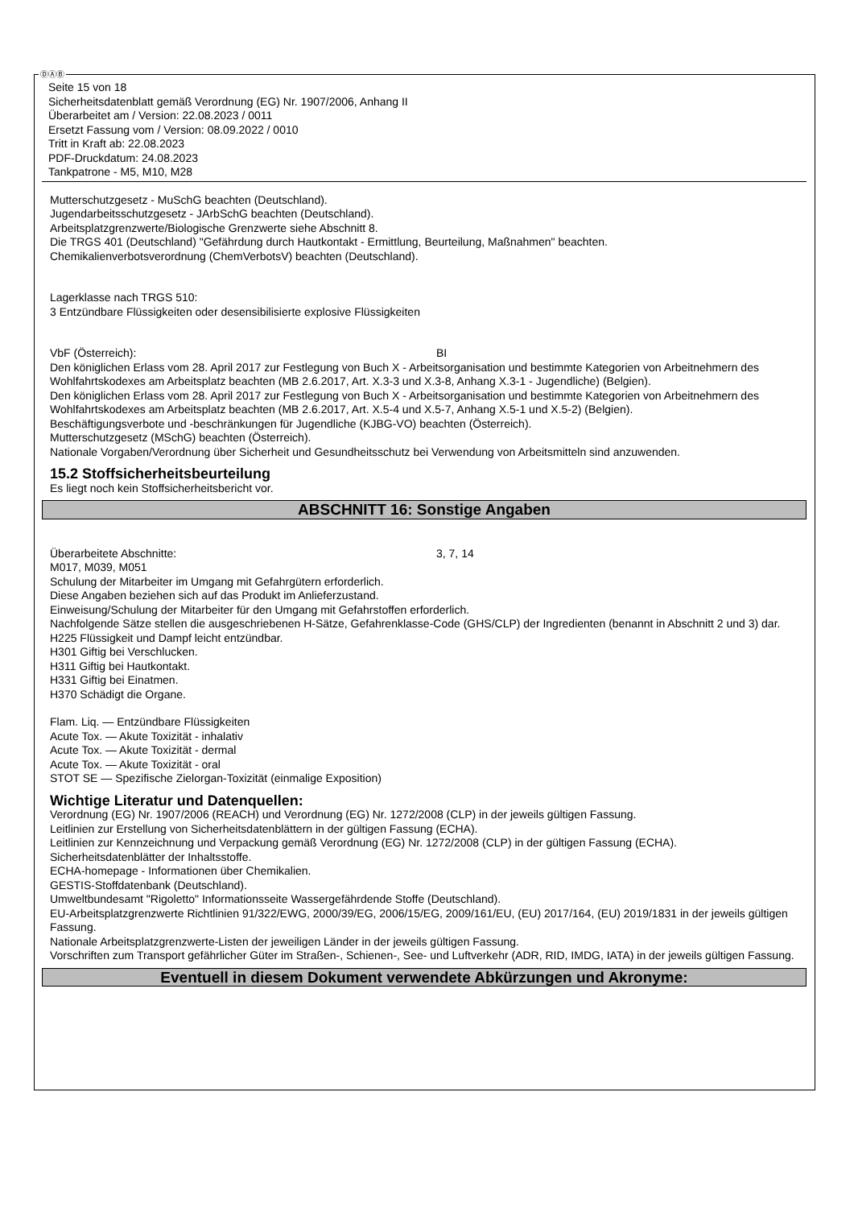ⒹⒶⒷ
Seite 15 von 18
Sicherheitsdatenblatt gemäß Verordnung (EG) Nr. 1907/2006, Anhang II
Überarbeitet am / Version: 22.08.2023 / 0011
Ersetzt Fassung vom / Version: 08.09.2022 / 0010
Tritt in Kraft ab: 22.08.2023
PDF-Druckdatum: 24.08.2023
Tankpatrone - M5, M10, M28
Mutterschutzgesetz - MuSchG beachten (Deutschland).
Jugendarbeitsschutzgesetz - JArbSchG beachten (Deutschland).
Arbeitsplatzgrenzwerte/Biologische Grenzwerte siehe Abschnitt 8.
Die TRGS 401 (Deutschland) "Gefährdung durch Hautkontakt - Ermittlung, Beurteilung, Maßnahmen" beachten.
Chemikalienverbotsverordnung (ChemVerbotsV) beachten (Deutschland).
Lagerklasse nach TRGS 510:
3 Entzündbare Flüssigkeiten oder desensibilisierte explosive Flüssigkeiten
VbF (Österreich): BI
Den königlichen Erlass vom 28. April 2017 zur Festlegung von Buch X - Arbeitsorganisation und bestimmte Kategorien von Arbeitnehmern des Wohlfahrtskodexes am Arbeitsplatz beachten (MB 2.6.2017, Art. X.3-3 und X.3-8, Anhang X.3-1 - Jugendliche) (Belgien).
Den königlichen Erlass vom 28. April 2017 zur Festlegung von Buch X - Arbeitsorganisation und bestimmte Kategorien von Arbeitnehmern des Wohlfahrtskodexes am Arbeitsplatz beachten (MB 2.6.2017, Art. X.5-4 und X.5-7, Anhang X.5-1 und X.5-2) (Belgien).
Beschäftigungsverbote und -beschränkungen für Jugendliche (KJBG-VO) beachten (Österreich).
Mutterschutzgesetz (MSchG) beachten (Österreich).
Nationale Vorgaben/Verordnung über Sicherheit und Gesundheitsschutz bei Verwendung von Arbeitsmitteln sind anzuwenden.
15.2 Stoffsicherheitsbeurteilung
Es liegt noch kein Stoffsicherheitsbericht vor.
ABSCHNITT 16: Sonstige Angaben
Überarbeitete Abschnitte: 3, 7, 14
M017, M039, M051
Schulung der Mitarbeiter im Umgang mit Gefahrgütern erforderlich.
Diese Angaben beziehen sich auf das Produkt im Anlieferzustand.
Einweisung/Schulung der Mitarbeiter für den Umgang mit Gefahrstoffen erforderlich.
Nachfolgende Sätze stellen die ausgeschriebenen H-Sätze, Gefahrenklasse-Code (GHS/CLP) der Ingredienten (benannt in Abschnitt 2 und 3) dar.
H225 Flüssigkeit und Dampf leicht entzündbar.
H301 Giftig bei Verschlucken.
H311 Giftig bei Hautkontakt.
H331 Giftig bei Einatmen.
H370 Schädigt die Organe.
Flam. Liq. — Entzündbare Flüssigkeiten
Acute Tox. — Akute Toxizität - inhalativ
Acute Tox. — Akute Toxizität - dermal
Acute Tox. — Akute Toxizität - oral
STOT SE — Spezifische Zielorgan-Toxizität (einmalige Exposition)
Wichtige Literatur und Datenquellen:
Verordnung (EG) Nr. 1907/2006 (REACH) und Verordnung (EG) Nr. 1272/2008 (CLP) in der jeweils gültigen Fassung.
Leitlinien zur Erstellung von Sicherheitsdatenblättern in der gültigen Fassung (ECHA).
Leitlinien zur Kennzeichnung und Verpackung gemäß Verordnung (EG) Nr. 1272/2008 (CLP) in der gültigen Fassung (ECHA).
Sicherheitsdatenblätter der Inhaltsstoffe.
ECHA-homepage - Informationen über Chemikalien.
GESTIS-Stoffdatenbank (Deutschland).
Umweltbundesamt "Rigoletto" Informationsseite Wassergefährdende Stoffe (Deutschland).
EU-Arbeitsplatzgrenzwerte Richtlinien 91/322/EWG, 2000/39/EG, 2006/15/EG, 2009/161/EU, (EU) 2017/164, (EU) 2019/1831 in der jeweils gültigen Fassung.
Nationale Arbeitsplatzgrenzwerte-Listen der jeweiligen Länder in der jeweils gültigen Fassung.
Vorschriften zum Transport gefährlicher Güter im Straßen-, Schienen-, See- und Luftverkehr (ADR, RID, IMDG, IATA) in der jeweils gültigen Fassung.
Eventuell in diesem Dokument verwendete Abkürzungen und Akronyme: